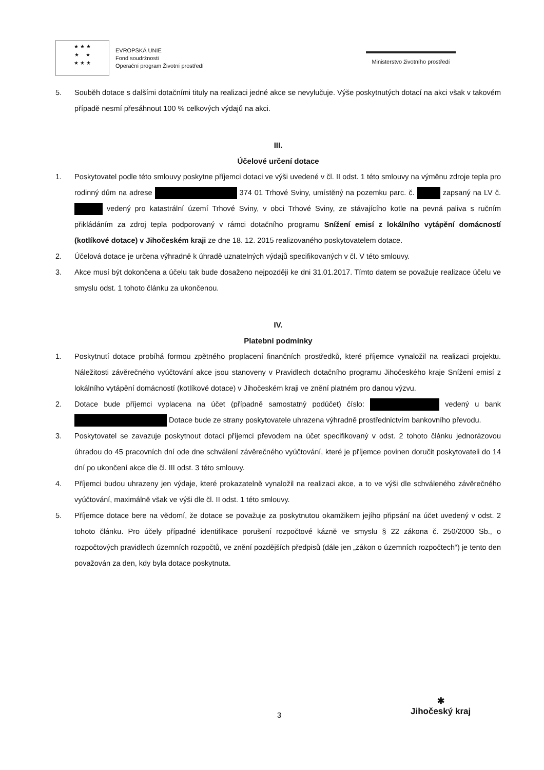★ ★ ★
★ ★
★ ★ ★
EVROPSKÁ UNIE
Fond soudržnosti
Operační program Životní prostředí
Ministerstvo životního prostředí
5. Souběh dotace s dalšími dotačními tituly na realizaci jedné akce se nevylučuje. Výše poskytnutých dotací na akci však v takovém případě nesmí přesáhnout 100 % celkových výdajů na akci.
III.
Účelové určení dotace
1. Poskytovatel podle této smlouvy poskytne příjemci dotaci ve výši uvedené v čl. II odst. 1 této smlouvy na výměnu zdroje tepla pro rodinný dům na adrese 374 01 Trhové Sviny, umístěný na pozemku parc. č. zapsaný na LV č. vedený pro katastrální území Trhové Sviny, v obci Trhové Sviny, ze stávajícího kotle na pevná paliva s ručním přikládáním za zdroj tepla podporovaný v rámci dotačního programu Snížení emisí z lokálního vytápění domácností (kotlíkové dotace) v Jihočeském kraji ze dne 18. 12. 2015 realizovaného poskytovatelem dotace.
2. Účelová dotace je určena výhradně k úhradě uznatelných výdajů specifikovaných v čl. V této smlouvy.
3. Akce musí být dokončena a účelu tak bude dosaženo nejpozději ke dni 31.01.2017. Tímto datem se považuje realizace účelu ve smyslu odst. 1 tohoto článku za ukončenou.
IV.
Platební podmínky
1. Poskytnutí dotace probíhá formou zpětného proplacení finančních prostředků, které příjemce vynaložil na realizaci projektu. Náležitosti závěrečného vyúčtování akce jsou stanoveny v Pravidlech dotačního programu Jihočeského kraje Snížení emisí z lokálního vytápění domácností (kotlíkové dotace) v Jihočeském kraji ve znění platném pro danou výzvu.
2. Dotace bude příjemci vyplacena na účet (případně samostatný podúčet) číslo: vedený u bank Dotace bude ze strany poskytovatele uhrazena výhradně prostřednictvím bankovního převodu.
3. Poskytovatel se zavazuje poskytnout dotaci příjemci převodem na účet specifikovaný v odst. 2 tohoto článku jednorázovou úhradou do 45 pracovních dní ode dne schválení závěrečného vyúčtování, které je příjemce povinen doručit poskytovateli do 14 dní po ukončení akce dle čl. III odst. 3 této smlouvy.
4. Příjemci budou uhrazeny jen výdaje, které prokazatelně vynaložil na realizaci akce, a to ve výši dle schváleného závěrečného vyúčtování, maximálně však ve výši dle čl. II odst. 1 této smlouvy.
5. Příjemce dotace bere na vědomí, že dotace se považuje za poskytnutou okamžikem jejího připsání na účet uvedený v odst. 2 tohoto článku. Pro účely případné identifikace porušení rozpočtové kázně ve smyslu § 22 zákona č. 250/2000 Sb., o rozpočtových pravidlech územních rozpočtů, ve znění pozdějších předpisů (dále jen „zákon o územních rozpočtech“) je tento den považován za den, kdy byla dotace poskytnuta.
3
✱
Jihočeský kraj